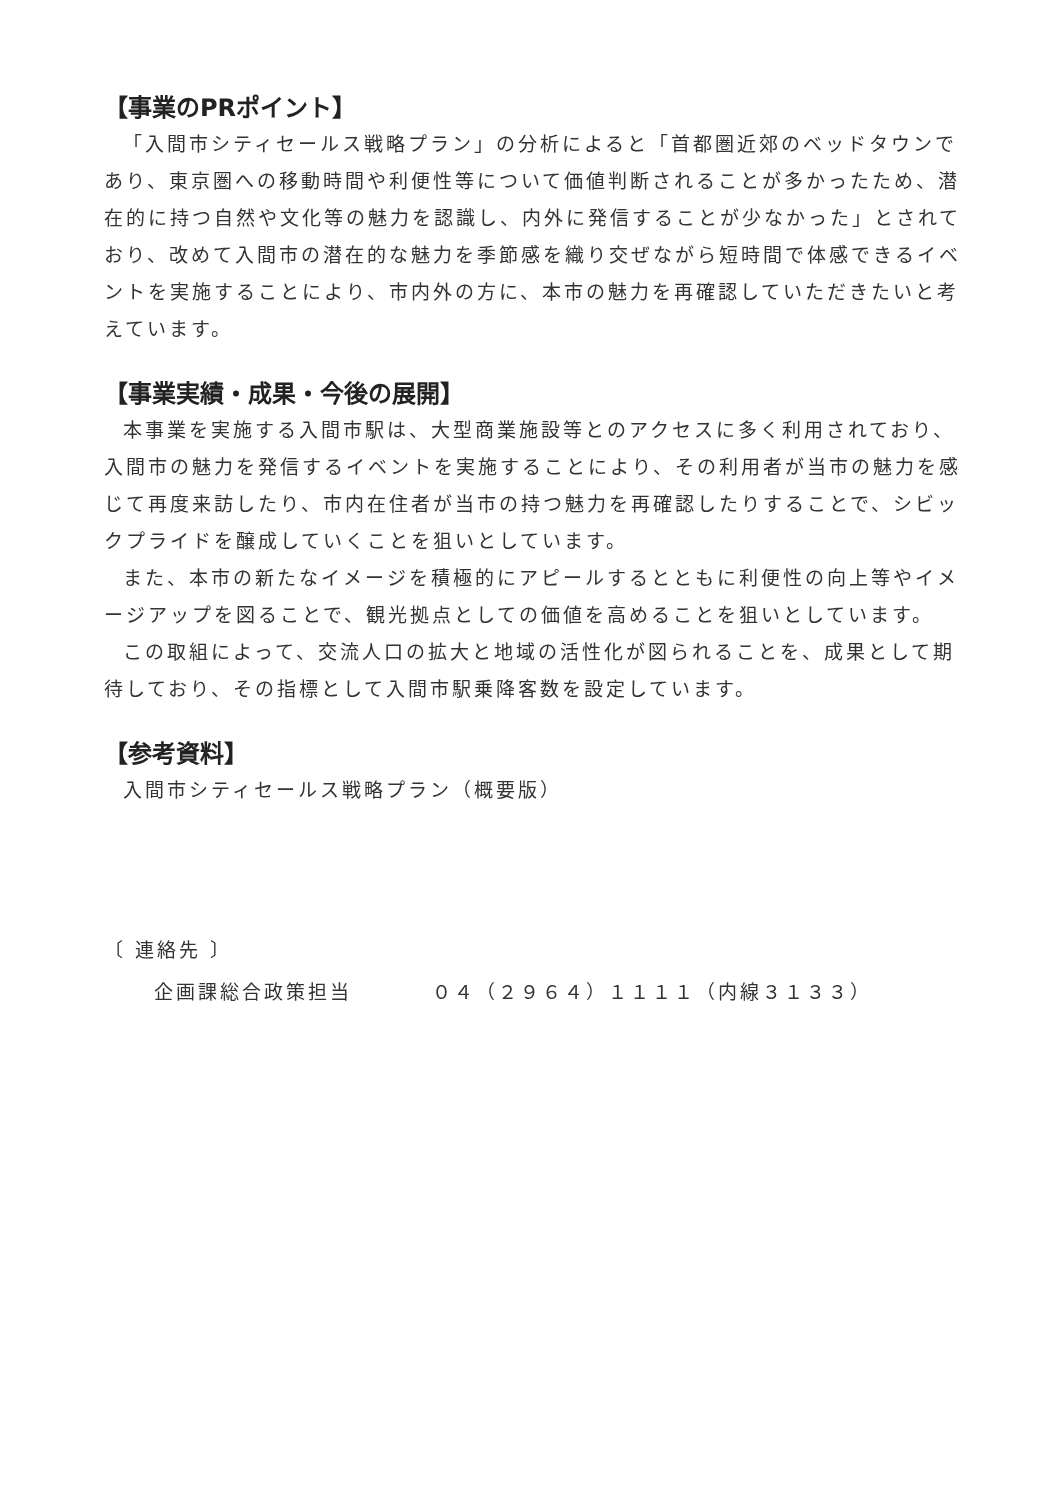【事業のPRポイント】
「入間市シティセールス戦略プラン」の分析によると「首都圏近郊のベッドタウンであり、東京圏への移動時間や利便性等について価値判断されることが多かったため、潜在的に持つ自然や文化等の魅力を認識し、内外に発信することが少なかった」とされており、改めて入間市の潜在的な魅力を季節感を織り交ぜながら短時間で体感できるイベントを実施することにより、市内外の方に、本市の魅力を再確認していただきたいと考えています。
【事業実績・成果・今後の展開】
本事業を実施する入間市駅は、大型商業施設等とのアクセスに多く利用されており、入間市の魅力を発信するイベントを実施することにより、その利用者が当市の魅力を感じて再度来訪したり、市内在住者が当市の持つ魅力を再確認したりすることで、シビックプライドを醸成していくことを狙いとしています。
また、本市の新たなイメージを積極的にアピールするとともに利便性の向上等やイメージアップを図ることで、観光拠点としての価値を高めることを狙いとしています。
この取組によって、交流人口の拡大と地域の活性化が図られることを、成果として期待しており、その指標として入間市駅乗降客数を設定しています。
【参考資料】
入間市シティセールス戦略プラン（概要版）
〔 連絡先 〕
企画課総合政策担当 ０４（２９６４）１１１１（内線３１３３）